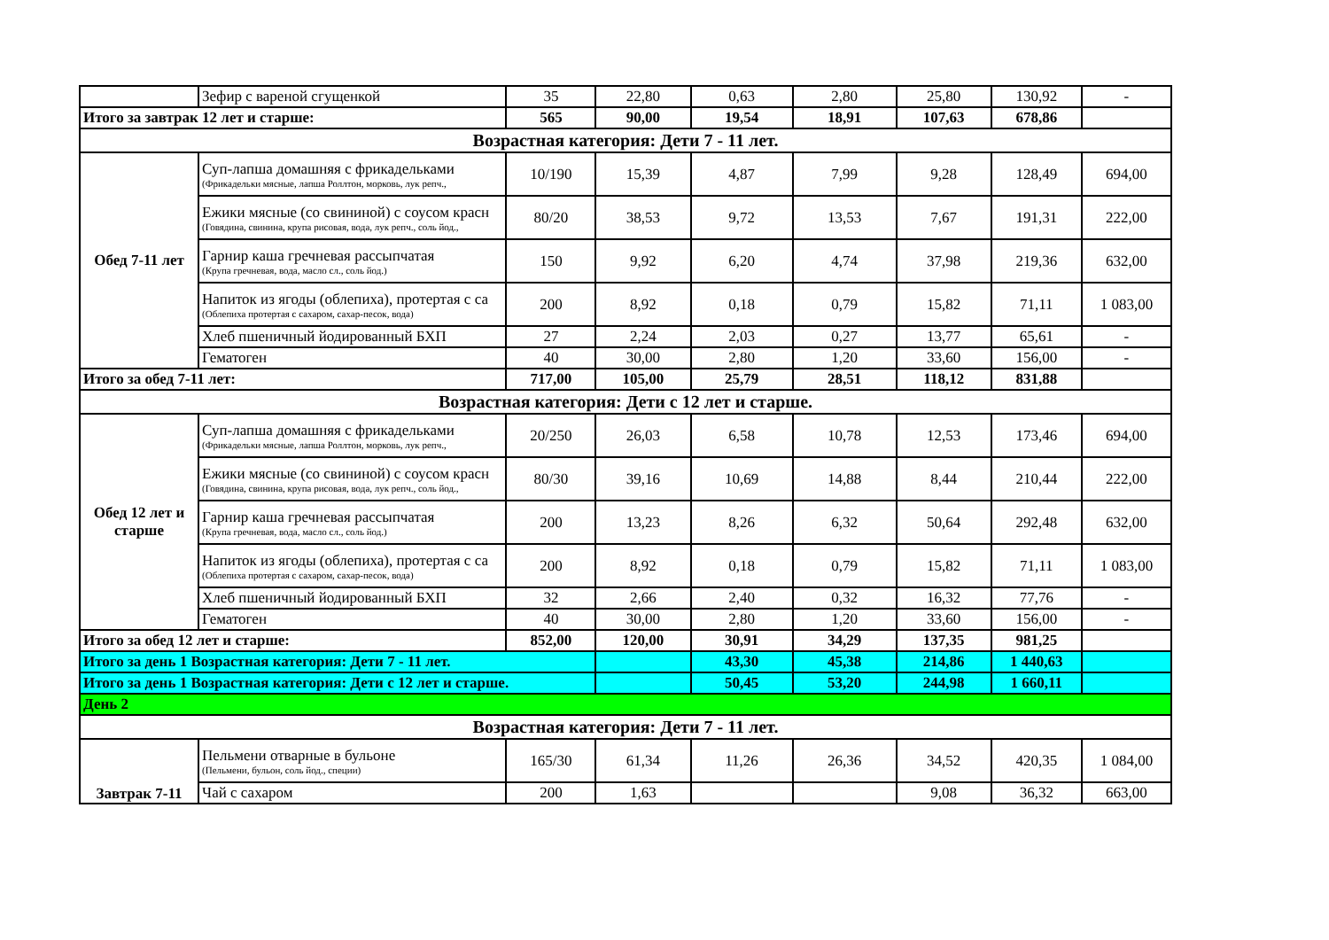| | Зефир с вареной сгущенкой | 35 | 22,80 | 0,63 | 2,80 | 25,80 | 130,92 | - |
| Итого за завтрак 12 лет и старше: | | 565 | 90,00 | 19,54 | 18,91 | 107,63 | 678,86 | |
| Возрастная категория: Дети 7 - 11 лет. | | | | | | | | |
| Обед 7-11 лет | Суп-лапша домашняя с фрикадельками (Фрикадельки мясные, лапша Роллтон, морковь, лук репч., | 10/190 | 15,39 | 4,87 | 7,99 | 9,28 | 128,49 | 694,00 |
| | Ежики мясные (со свининой) с соусом красн (Говядина, свинина, крупа рисовая, вода, лук репч., соль йод., | 80/20 | 38,53 | 9,72 | 13,53 | 7,67 | 191,31 | 222,00 |
| | Гарнир каша гречневая рассыпчатая (Крупа гречневая, вода, масло сл., соль йод.) | 150 | 9,92 | 6,20 | 4,74 | 37,98 | 219,36 | 632,00 |
| | Напиток из ягоды (облепиха), протертая с са (Облепиха протертая с сахаром, сахар-песок, вода) | 200 | 8,92 | 0,18 | 0,79 | 15,82 | 71,11 | 1 083,00 |
| | Хлеб пшеничный йодированный БХП | 27 | 2,24 | 2,03 | 0,27 | 13,77 | 65,61 | - |
| | Гематоген | 40 | 30,00 | 2,80 | 1,20 | 33,60 | 156,00 | - |
| Итого за обед 7-11 лет: | | 717,00 | 105,00 | 25,79 | 28,51 | 118,12 | 831,88 | |
| Возрастная категория: Дети с 12 лет и старше. | | | | | | | | |
| Обед 12 лет и старше | Суп-лапша домашняя с фрикадельками (Фрикадельки мясные, лапша Роллтон, морковь, лук репч., | 20/250 | 26,03 | 6,58 | 10,78 | 12,53 | 173,46 | 694,00 |
| | Ежики мясные (со свининой) с соусом красн (Говядина, свинина, крупа рисовая, вода, лук репч., соль йод., | 80/30 | 39,16 | 10,69 | 14,88 | 8,44 | 210,44 | 222,00 |
| | Гарнир каша гречневая рассыпчатая (Крупа гречневая, вода, масло сл., соль йод.) | 200 | 13,23 | 8,26 | 6,32 | 50,64 | 292,48 | 632,00 |
| | Напиток из ягоды (облепиха), протертая с са (Облепиха протертая с сахаром, сахар-песок, вода) | 200 | 8,92 | 0,18 | 0,79 | 15,82 | 71,11 | 1 083,00 |
| | Хлеб пшеничный йодированный БХП | 32 | 2,66 | 2,40 | 0,32 | 16,32 | 77,76 | - |
| | Гематоген | 40 | 30,00 | 2,80 | 1,20 | 33,60 | 156,00 | - |
| Итого за обед 12 лет и старше: | | 852,00 | 120,00 | 30,91 | 34,29 | 137,35 | 981,25 | |
| Итого за день 1 Возрастная категория: Дети 7 - 11 лет. | | | | 43,30 | 45,38 | 214,86 | 1 440,63 | |
| Итого за день 1 Возрастная категория: Дети с 12 лет и старше. | | | | 50,45 | 53,20 | 244,98 | 1 660,11 | |
| День 2 | | | | | | | | |
| Возрастная категория: Дети 7 - 11 лет. | | | | | | | | |
| Завтрак 7-11 | Пельмени отварные в бульоне (Пельмени, бульон, соль йод., специи) | 165/30 | 61,34 | 11,26 | 26,36 | 34,52 | 420,35 | 1 084,00 |
| | Чай с сахаром | 200 | 1,63 | | | 9,08 | 36,32 | 663,00 |